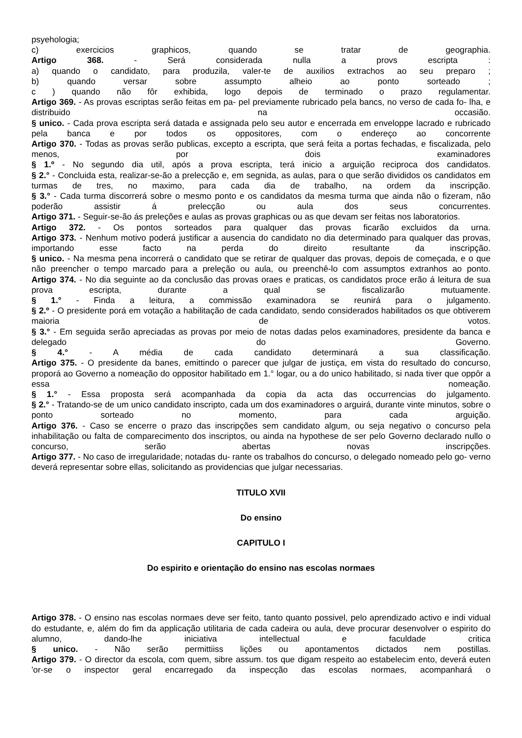psyehologia;
c) exercicios graphicos, quando se tratar de geographia.
Artigo 368. - Será considerada nulla a provs escripta :
a) quando o candidato, para produzila, valer-te de auxilios extrachos ao seu preparo ;
b) quando versar sobre assumpto alheio ao ponto sorteado ;
c ) quando não fôr exhibida, logo depois de terminado o prazo regulamentar.
Artigo 369. - As provas escriptas serão feitas em pa- pel previamente rubricado pela bancs, no verso de cada fo- lha, e distribuido na occasião.
§ unico. - Cada prova escripta será datada e assignada pelo seu autor e encerrada em enveloppe lacrado e rubricado pela banca e por todos os oppositores, com o endereço ao concorrente
Artigo 370. - Todas as provas serão publicas, excepto a escripta, que será feita a portas fechadas, e fiscalizada, pelo menos, por dois examinadores
§ 1.º - No segundo dia util, após a prova escripta, terá inicio a arguição reciproca dos candidatos.
§ 2.° - Concluida esta, realizar-se-ão a prelecção e, em segnida, as aulas, para o que serão divididos os candidatos em turmas de tres, no maximo, para cada dia de trabalho, na ordem da inscripção.
§ 3.° - Cada turma discorrerá sobre o mesmo ponto e os candidatos da mesma turma que ainda não o fizeram, não poderão assistir á prelecção ou aula dos seus concurrentes.
Artigo 371. - Seguir-se-ão ás preleções e aulas as provas graphicas ou as que devam ser feitas nos laboratorios.
Artigo 372. - Os pontos sorteados para qualquer das provas ficarão excluidos da urna.
Artigo 373. - Nenhum motivo poderá justificar a ausencia do candidato no dia determinado para qualquer das provas, importando esse facto na perda do direito resultante da inscripção.
§ unico. - Na mesma pena incorrerá o candidato que se retirar de qualquer das provas, depois de começada, e o que não preencher o tempo marcado para a preleção ou aula, ou preenchê-lo com assumptos extranhos ao ponto.
Artigo 374. - No dia seguinte ao da conclusão das provas oraes e praticas, os candidatos proce erão á leitura de sua prova escripta, durante a qual se fiscalizarão mutuamente.
§ 1.° - Finda a leitura, a commissão examinadora se reunirá para o julgamento.
§ 2.º - O presidente porá em votação a habilitação de cada candidato, sendo considerados habilitados os que obtiverem maioria de votos.
§ 3.° - Em seguida serão apreciadas as provas por meio de notas dadas pelos examinadores, presidente da banca e delegado do Governo.
§ 4.° - A média de cada candidato determinará a sua classificação.
Artigo 375. - O presidente da banes, emittindo o parecer que julgar de justiça, em vista do resultado do concurso, proporá ao Governo a nomeação do oppositor habilitado em 1.° logar, ou a do unico habilitado, si nada tiver que oppôr a essa nomeação.
§ 1.° - Essa proposta será acompanhada da copia da acta das occurrencias do julgamento.
§ 2.° - Tratando-se de um unico candidato inscripto, cada um dos examinadores o arguirá, durante vinte minutos, sobre o ponto sorteado no momento, para cada arguição.
Artigo 376. - Caso se encerre o prazo das inscripções sem candidato algum, ou seja negativo o concurso pela inhabilitação ou falta de comparecimento dos inscriptos, ou ainda na hypothese de ser pelo Governo declarado nullo o concurso, serão abertas novas inscripções.
Artigo 377. - No caso de irregularidade; notadas du- rante os trabalhos do concurso, o delegado nomeado pelo go- verno deverá representar sobre ellas, solicitando as providencias que julgar necessarias.
TITULO XVII
Do ensino
CAPITULO I
Do espirito e orientação do ensino nas escolas normaes
Artigo 378. - O ensino nas escolas normaes deve ser feito, tanto quanto possivel, pelo aprendizado activo e indi vidual do estudante, e, além do fim da applicação utilitaria de cada cadeira ou aula, deve procurar desenvolver o espirito do alumno, dando-lhe iniciativa intellectual e faculdade critica
§ unico. - Não serão permittiiss lições ou apontamentos dictados nem postillas.
Artigo 379. - O director da escola, com quem, sibre assum. tos que digam respeito ao estabelecim ento, deverá euten 'or-se o inspector geral encarregado da inspecção das escolas normaes, acompanhará o